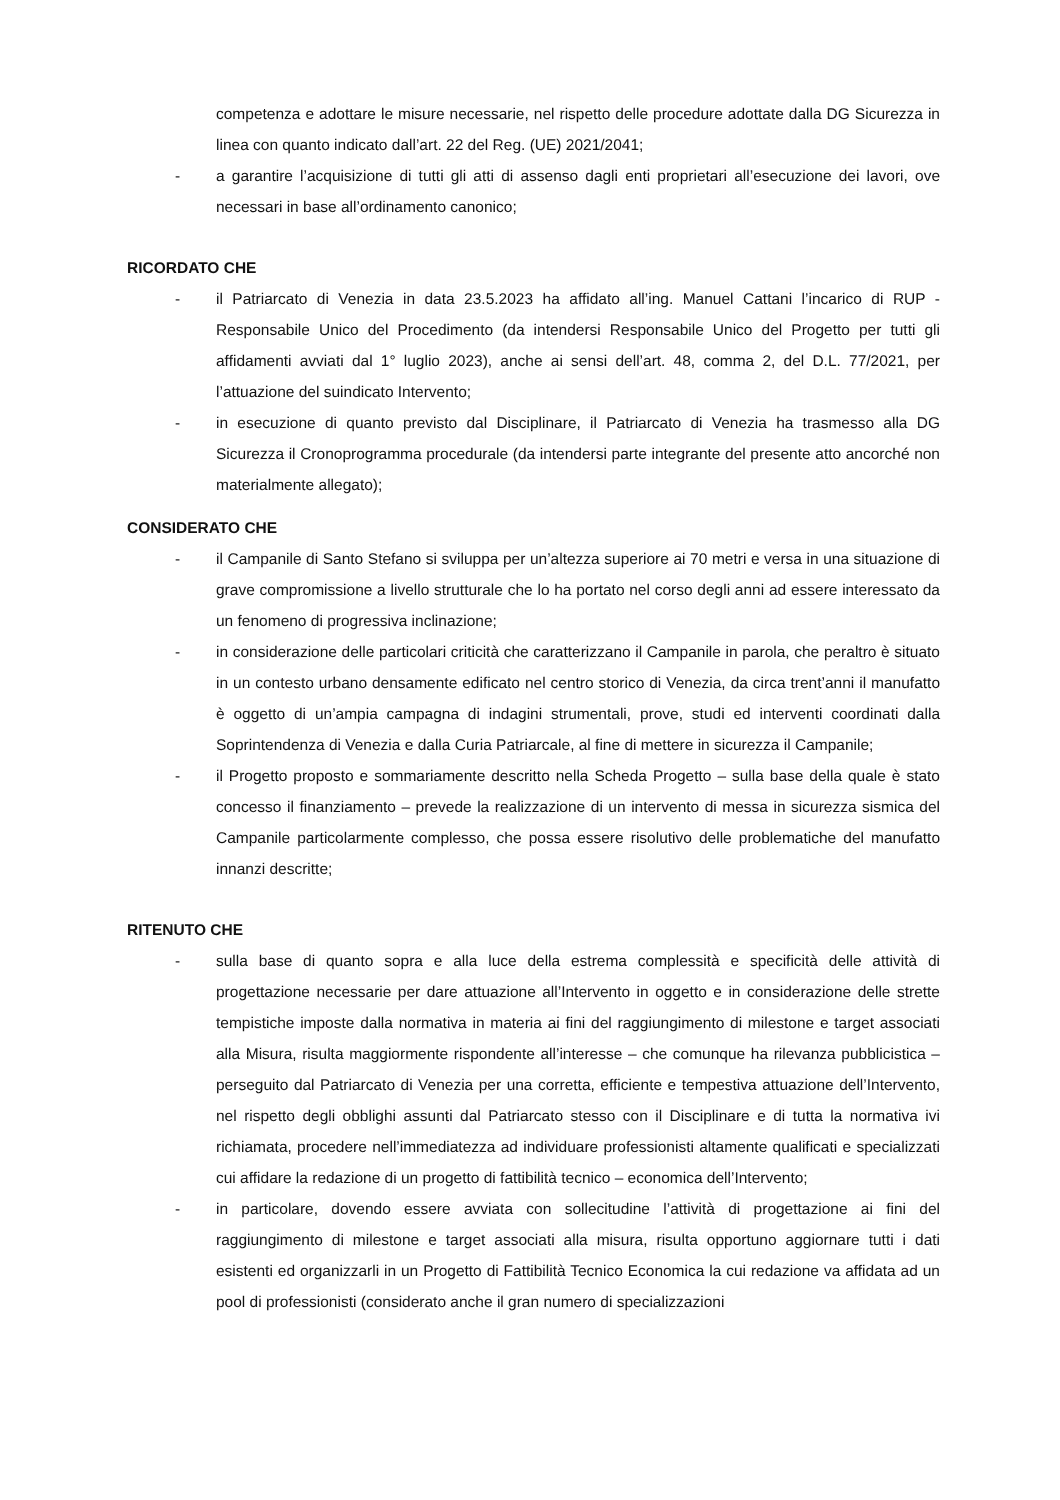competenza e adottare le misure necessarie, nel rispetto delle procedure adottate dalla DG Sicurezza in linea con quanto indicato dall’art. 22 del Reg. (UE) 2021/2041;
- a garantire l’acquisizione di tutti gli atti di assenso dagli enti proprietari all’esecuzione dei lavori, ove necessari in base all’ordinamento canonico;
RICORDATO CHE
- il Patriarcato di Venezia in data 23.5.2023 ha affidato all’ing. Manuel Cattani l’incarico di RUP - Responsabile Unico del Procedimento (da intendersi Responsabile Unico del Progetto per tutti gli affidamenti avviati dal 1° luglio 2023), anche ai sensi dell’art. 48, comma 2, del D.L. 77/2021, per l’attuazione del suindicato Intervento;
- in esecuzione di quanto previsto dal Disciplinare, il Patriarcato di Venezia ha trasmesso alla DG Sicurezza il Cronoprogramma procedurale (da intendersi parte integrante del presente atto ancorché non materialmente allegato);
CONSIDERATO CHE
- il Campanile di Santo Stefano si sviluppa per un’altezza superiore ai 70 metri e versa in una situazione di grave compromissione a livello strutturale che lo ha portato nel corso degli anni ad essere interessato da un fenomeno di progressiva inclinazione;
- in considerazione delle particolari criticità che caratterizzano il Campanile in parola, che peraltro è situato in un contesto urbano densamente edificato nel centro storico di Venezia, da circa trent’anni il manufatto è oggetto di un’ampia campagna di indagini strumentali, prove, studi ed interventi coordinati dalla Soprintendenza di Venezia e dalla Curia Patriarcale, al fine di mettere in sicurezza il Campanile;
- il Progetto proposto e sommariamente descritto nella Scheda Progetto – sulla base della quale è stato concesso il finanziamento – prevede la realizzazione di un intervento di messa in sicurezza sismica del Campanile particolarmente complesso, che possa essere risolutivo delle problematiche del manufatto innanzi descritte;
RITENUTO CHE
- sulla base di quanto sopra e alla luce della estrema complessità e specificità delle attività di progettazione necessarie per dare attuazione all’Intervento in oggetto e in considerazione delle strette tempistiche imposte dalla normativa in materia ai fini del raggiungimento di milestone e target associati alla Misura, risulta maggiormente rispondente all’interesse – che comunque ha rilevanza pubblicistica – perseguito dal Patriarcato di Venezia per una corretta, efficiente e tempestiva attuazione dell’Intervento, nel rispetto degli obblighi assunti dal Patriarcato stesso con il Disciplinare e di tutta la normativa ivi richiamata, procedere nell’immediatezza ad individuare professionisti altamente qualificati e specializzati cui affidare la redazione di un progetto di fattibilità tecnico – economica dell’Intervento;
- in particolare, dovendo essere avviata con sollecitudine l’attività di progettazione ai fini del raggiungimento di milestone e target associati alla misura, risulta opportuno aggiornare tutti i dati esistenti ed organizzarli in un Progetto di Fattibilità Tecnico Economica la cui redazione va affidata ad un pool di professionisti (considerato anche il gran numero di specializzazioni